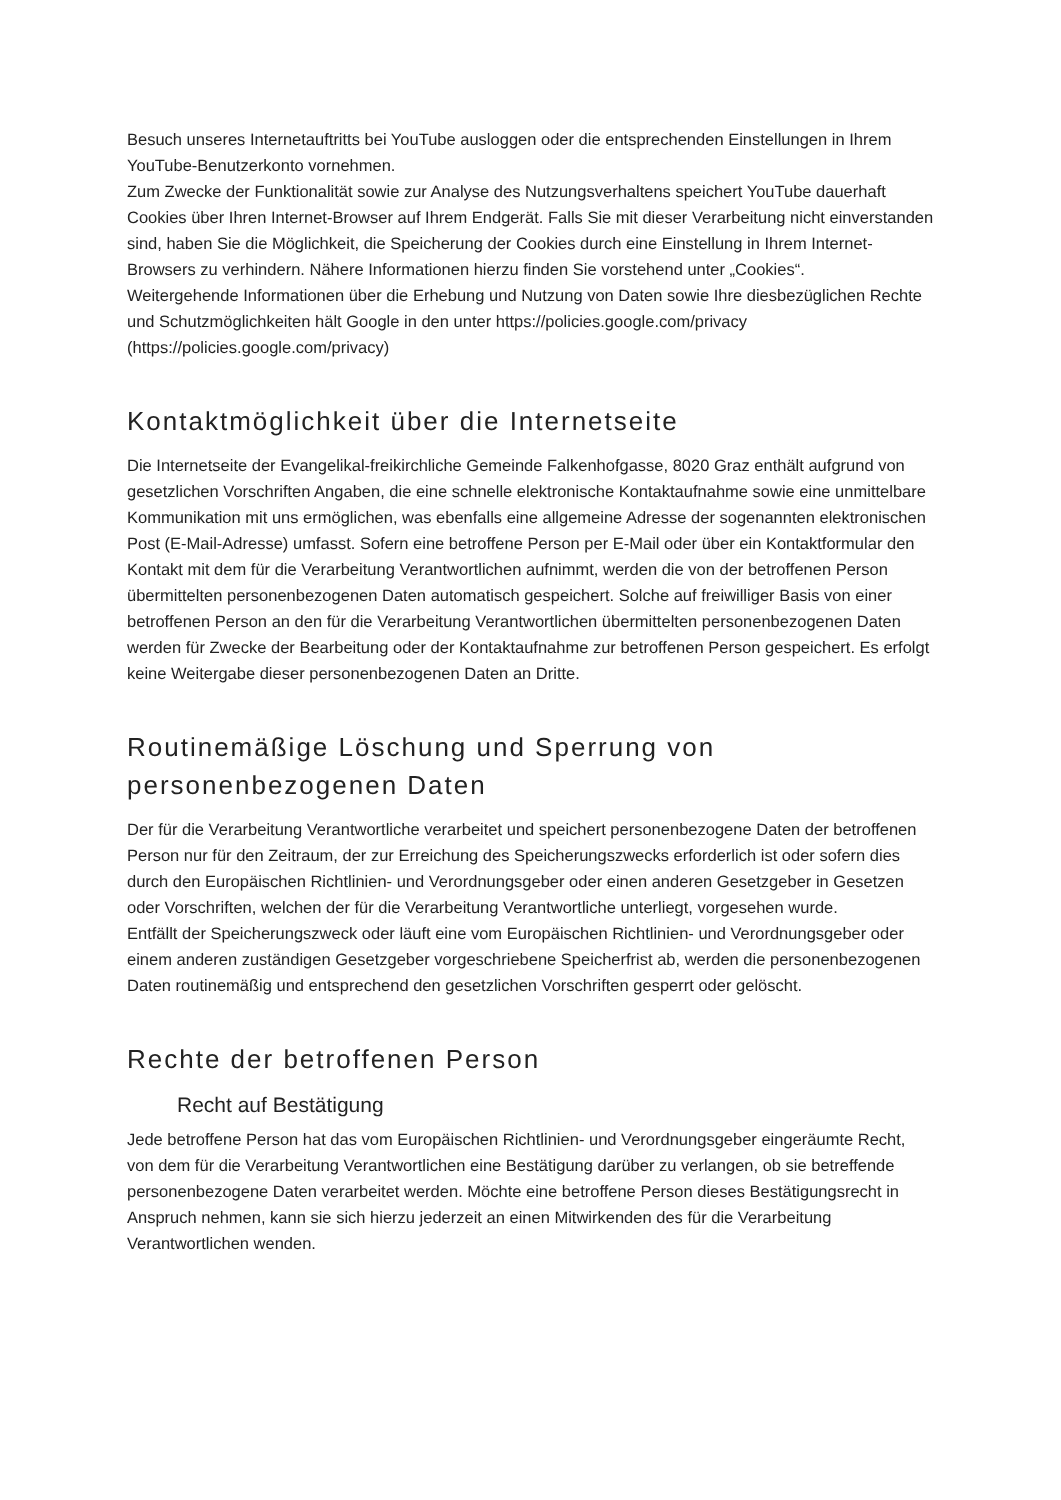Besuch unseres Internetauftritts bei YouTube ausloggen oder die entsprechenden Einstellungen in Ihrem YouTube-Benutzerkonto vornehmen.
Zum Zwecke der Funktionalität sowie zur Analyse des Nutzungsverhaltens speichert YouTube dauerhaft Cookies über Ihren Internet-Browser auf Ihrem Endgerät. Falls Sie mit dieser Verarbeitung nicht einverstanden sind, haben Sie die Möglichkeit, die Speicherung der Cookies durch eine Einstellung in Ihrem Internet-Browsers zu verhindern. Nähere Informationen hierzu finden Sie vorstehend unter „Cookies“.
Weitergehende Informationen über die Erhebung und Nutzung von Daten sowie Ihre diesbezüglichen Rechte und Schutzmöglichkeiten hält Google in den unter https://policies.google.com/privacy (https://policies.google.com/privacy)
Kontaktmöglichkeit über die Internetseite
Die Internetseite der Evangelikal-freikirchliche Gemeinde Falkenhofgasse, 8020 Graz enthält aufgrund von gesetzlichen Vorschriften Angaben, die eine schnelle elektronische Kontaktaufnahme sowie eine unmittelbare Kommunikation mit uns ermöglichen, was ebenfalls eine allgemeine Adresse der sogenannten elektronischen Post (E-Mail-Adresse) umfasst. Sofern eine betroffene Person per E-Mail oder über ein Kontaktformular den Kontakt mit dem für die Verarbeitung Verantwortlichen aufnimmt, werden die von der betroffenen Person übermittelten personenbezogenen Daten automatisch gespeichert. Solche auf freiwilliger Basis von einer betroffenen Person an den für die Verarbeitung Verantwortlichen übermittelten personenbezogenen Daten werden für Zwecke der Bearbeitung oder der Kontaktaufnahme zur betroffenen Person gespeichert. Es erfolgt keine Weitergabe dieser personenbezogenen Daten an Dritte.
Routinemäßige Löschung und Sperrung von personenbezogenen Daten
Der für die Verarbeitung Verantwortliche verarbeitet und speichert personenbezogene Daten der betroffenen Person nur für den Zeitraum, der zur Erreichung des Speicherungszwecks erforderlich ist oder sofern dies durch den Europäischen Richtlinien- und Verordnungsgeber oder einen anderen Gesetzgeber in Gesetzen oder Vorschriften, welchen der für die Verarbeitung Verantwortliche unterliegt, vorgesehen wurde.
Entfällt der Speicherungszweck oder läuft eine vom Europäischen Richtlinien- und Verordnungsgeber oder einem anderen zuständigen Gesetzgeber vorgeschriebene Speicherfrist ab, werden die personenbezogenen Daten routinemäßig und entsprechend den gesetzlichen Vorschriften gesperrt oder gelöscht.
Rechte der betroffenen Person
Recht auf Bestätigung
Jede betroffene Person hat das vom Europäischen Richtlinien- und Verordnungsgeber eingeräumte Recht, von dem für die Verarbeitung Verantwortlichen eine Bestätigung darüber zu verlangen, ob sie betreffende personenbezogene Daten verarbeitet werden. Möchte eine betroffene Person dieses Bestätigungsrecht in Anspruch nehmen, kann sie sich hierzu jederzeit an einen Mitwirkenden des für die Verarbeitung Verantwortlichen wenden.